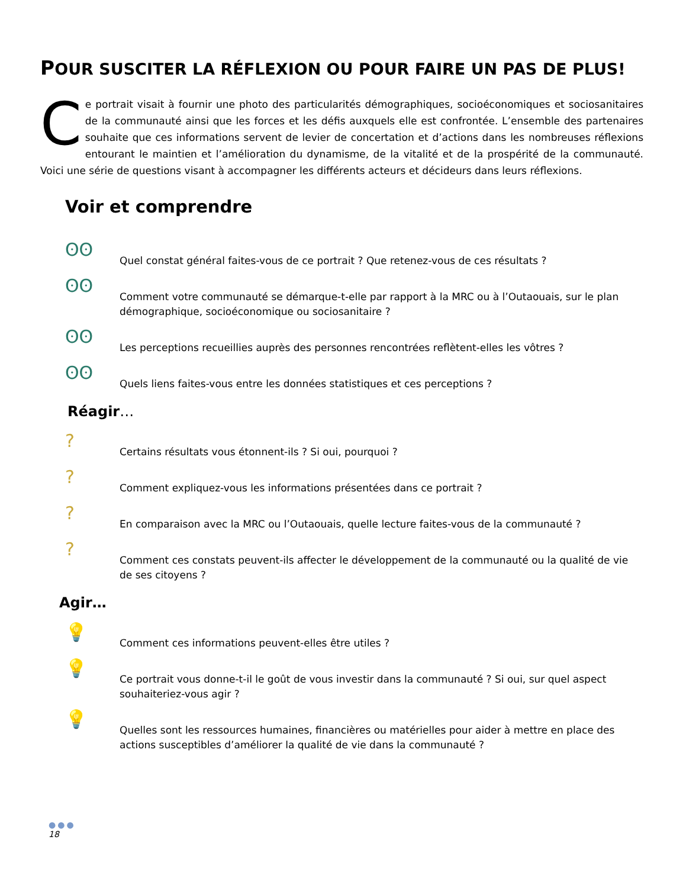POUR SUSCITER LA RÉFLEXION OU POUR FAIRE UN PAS DE PLUS!
Ce portrait visait à fournir une photo des particularités démographiques, socioéconomiques et sociosanitaires de la communauté ainsi que les forces et les défis auxquels elle est confrontée. L’ensemble des partenaires souhaite que ces informations servent de levier de concertation et d’actions dans les nombreuses réflexions entourant le maintien et l’amélioration du dynamisme, de la vitalité et de la prospérité de la communauté. Voici une série de questions visant à accompagner les différents acteurs et décideurs dans leurs réflexions.
Voir et comprendre
ʘʘ
Quel constat général faites-vous de ce portrait ? Que retenez-vous de ces résultats ?
ʘʘ
Comment votre communauté se démarque-t-elle par rapport à la MRC ou à l’Outaouais, sur le plan démographique, socioéconomique ou sociosanitaire ?
ʘʘ
Les perceptions recueillies auprès des personnes rencontrées reflètent-elles les vôtres ?
ʘʘ
Quels liens faites-vous entre les données statistiques et ces perceptions ?
Réagir…
?
Certains résultats vous étonnent-ils ? Si oui, pourquoi ?
?
Comment expliquez-vous les informations présentées dans ce portrait ?
?
En comparaison avec la MRC ou l’Outaouais, quelle lecture faites-vous de la communauté ?
?
Comment ces constats peuvent-ils affecter le développement de la communauté ou la qualité de vie de ses citoyens ?
Agir…
💡
Comment ces informations peuvent-elles être utiles ?
💡
Ce portrait vous donne-t-il le goût de vous investir dans la communauté ? Si oui, sur quel aspect souhaiteriez-vous agir ?
💡
Quelles sont les ressources humaines, financières ou matérielles pour aider à mettre en place des actions susceptibles d’améliorer la qualité de vie dans la communauté ?
●●●
18